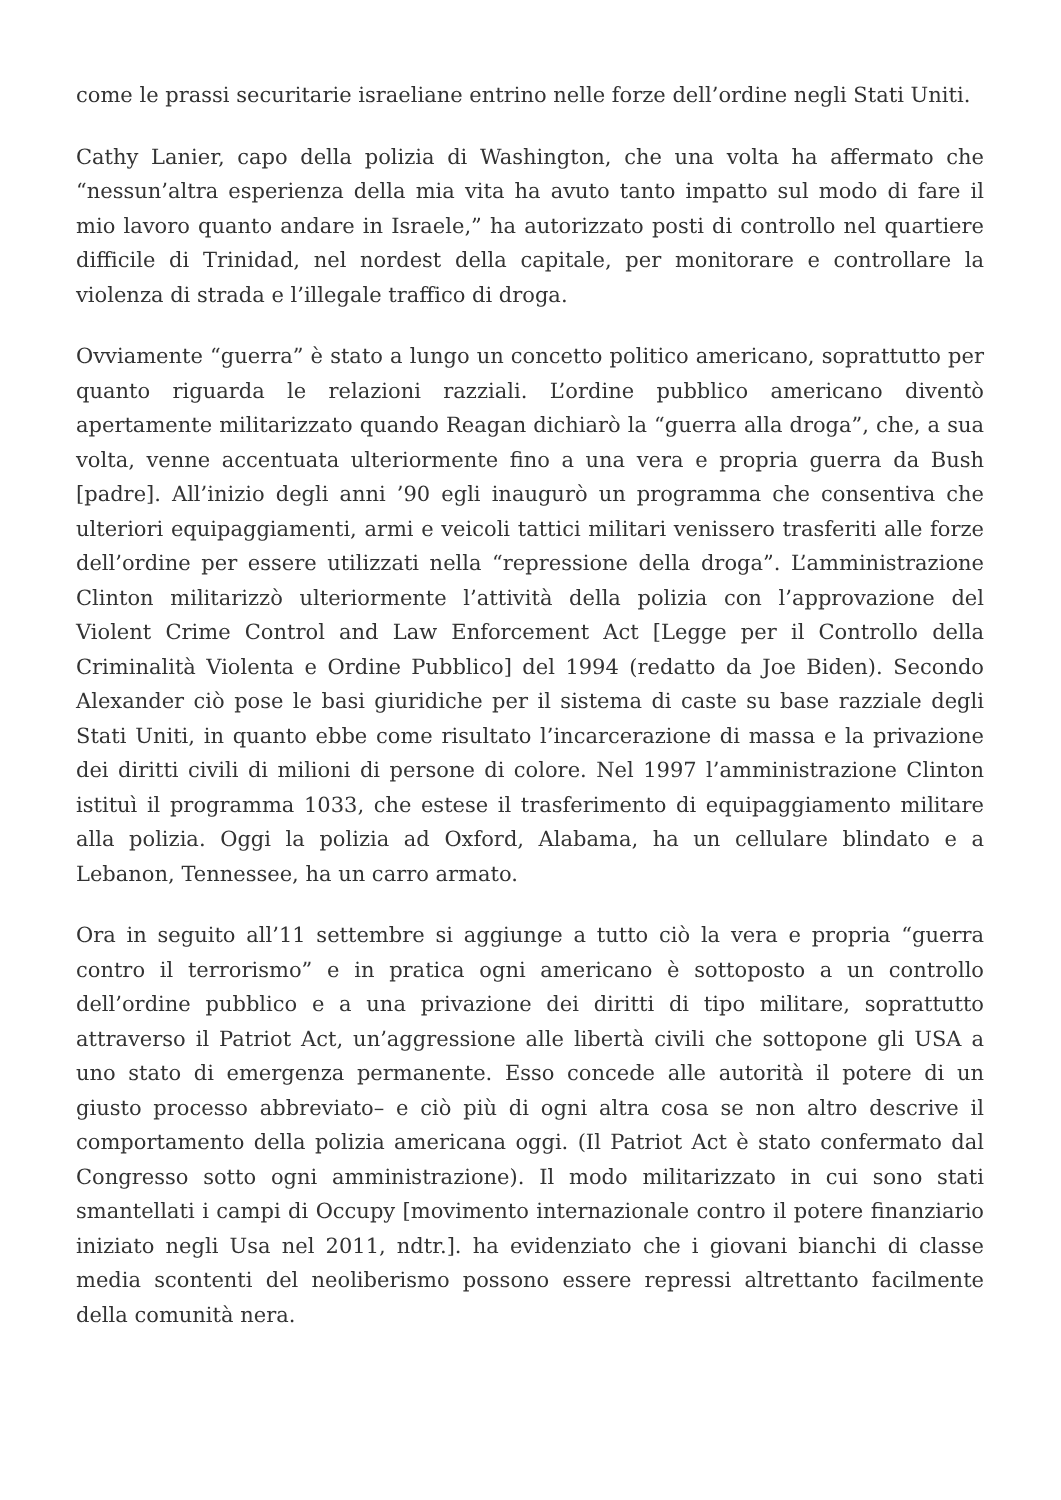come le prassi securitarie israeliane entrino nelle forze dell’ordine negli Stati Uniti.
Cathy Lanier, capo della polizia di Washington, che una volta ha affermato che “nessun’altra esperienza della mia vita ha avuto tanto impatto sul modo di fare il mio lavoro quanto andare in Israele,” ha autorizzato posti di controllo nel quartiere difficile di Trinidad, nel nordest della capitale, per monitorare e controllare la violenza di strada e l’illegale traffico di droga.
Ovviamente “guerra” è stato a lungo un concetto politico americano, soprattutto per quanto riguarda le relazioni razziali. L’ordine pubblico americano diventò apertamente militarizzato quando Reagan dichiarò la “guerra alla droga”, che, a sua volta, venne accentuata ulteriormente fino a una vera e propria guerra da Bush [padre]. All’inizio degli anni ’90 egli inaugurò un programma che consentiva che ulteriori equipaggiamenti, armi e veicoli tattici militari venissero trasferiti alle forze dell’ordine per essere utilizzati nella “repressione della droga”. L’amministrazione Clinton militarizzò ulteriormente l’attività della polizia con l’approvazione del Violent Crime Control and Law Enforcement Act [Legge per il Controllo della Criminalità Violenta e Ordine Pubblico] del 1994 (redatto da Joe Biden). Secondo Alexander ciò pose le basi giuridiche per il sistema di caste su base razziale degli Stati Uniti, in quanto ebbe come risultato l’incarcerazione di massa e la privazione dei diritti civili di milioni di persone di colore. Nel 1997 l’amministrazione Clinton istituì il programma 1033, che estese il trasferimento di equipaggiamento militare alla polizia. Oggi la polizia ad Oxford, Alabama, ha un cellulare blindato e a Lebanon, Tennessee, ha un carro armato.
Ora in seguito all’11 settembre si aggiunge a tutto ciò la vera e propria “guerra contro il terrorismo” e in pratica ogni americano è sottoposto a un controllo dell’ordine pubblico e a una privazione dei diritti di tipo militare, soprattutto attraverso il Patriot Act, un’aggressione alle libertà civili che sottopone gli USA a uno stato di emergenza permanente. Esso concede alle autorità il potere di un giusto processo abbreviato– e ciò più di ogni altra cosa se non altro descrive il comportamento della polizia americana oggi. (Il Patriot Act è stato confermato dal Congresso sotto ogni amministrazione). Il modo militarizzato in cui sono stati smantellati i campi di Occupy [movimento internazionale contro il potere finanziario iniziato negli Usa nel 2011, ndtr.]. ha evidenziato che i giovani bianchi di classe media scontenti del neoliberismo possono essere repressi altrettanto facilmente della comunità nera.